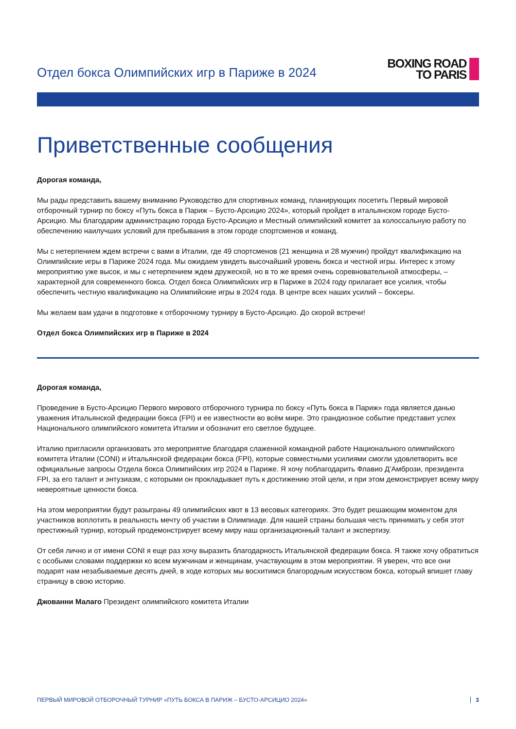Отдел бокса Олимпийских игр в Париже в 2024
BOXING ROAD
TO PARIS
Приветственные сообщения
Дорогая команда,
Мы рады представить вашему вниманию Руководство для спортивных команд, планирующих посетить Первый мировой отборочный турнир по боксу «Путь бокса в Париж – Бусто-Арсицио 2024», который пройдет в итальянском городе Бусто-Арсицио. Мы благодарим администрацию города Бусто-Арсицио и Местный олимпийский комитет за колоссальную работу по обеспечению наилучших условий для пребывания в этом городе спортсменов и команд.
Мы с нетерпением ждем встречи с вами в Италии, где 49 спортсменов (21 женщина и 28 мужчин) пройдут квалификацию на Олимпийские игры в Париже 2024 года. Мы ожидаем увидеть высочайший уровень бокса и честной игры. Интерес к этому мероприятию уже высок, и мы с нетерпением ждем дружеской, но в то же время очень соревновательной атмосферы, – характерной для современного бокса. Отдел бокса Олимпийских игр в Париже в 2024 году прилагает все усилия, чтобы обеспечить честную квалификацию на Олимпийские игры в 2024 года. В центре всех наших усилий – боксеры.
Мы желаем вам удачи в подготовке к отборочному турниру в Бусто-Арсицио. До скорой встречи!
Отдел бокса Олимпийских игр в Париже в 2024
Дорогая команда,
Проведение в Бусто-Арсицио Первого мирового отборочного турнира по боксу «Путь бокса в Париж» года является данью уважения Итальянской федерации бокса (FPI) и ее известности во всём мире. Это грандиозное событие представит успех Национального олимпийского комитета Италии и обозначит его светлое будущее.
Италию пригласили организовать это мероприятие благодаря слаженной командной работе Национального олимпийского комитета Италии (CONI) и Итальянской федерации бокса (FPI), которые совместными усилиями смогли удовлетворить все официальные запросы Отдела бокса Олимпийских игр 2024 в Париже. Я хочу поблагодарить Флавио Д’Амбрози, президента FPI, за его талант и энтузиазм, с которыми он прокладывает путь к достижению этой цели, и при этом демонстрирует всему миру невероятные ценности бокса.
На этом мероприятии будут разыграны 49 олимпийских квот в 13 весовых категориях. Это будет решающим моментом для участников воплотить в реальность мечту об участии в Олимпиаде. Для нашей страны большая честь принимать у себя этот престижный турнир, который продемонстрирует всему миру наш организационный талант и экспертизу.
От себя лично и от имени CONI я еще раз хочу выразить благодарность Итальянской федерации бокса. Я также хочу обратиться с особыми словами поддержки ко всем мужчинам и женщинам, участвующим в этом мероприятии. Я уверен, что все они подарят нам незабываемые десять дней, в ходе которых мы восхитимся благородным искусством бокса, который впишет главу страницу в свою историю.
Джованни Малаго Президент олимпийского комитета Италии
ПЕРВЫЙ МИРОВОЙ ОТБОРОЧНЫЙ ТУРНИР «ПУТЬ БОКСА В ПАРИЖ – БУСТО-АРСИЦИО 2024» 3